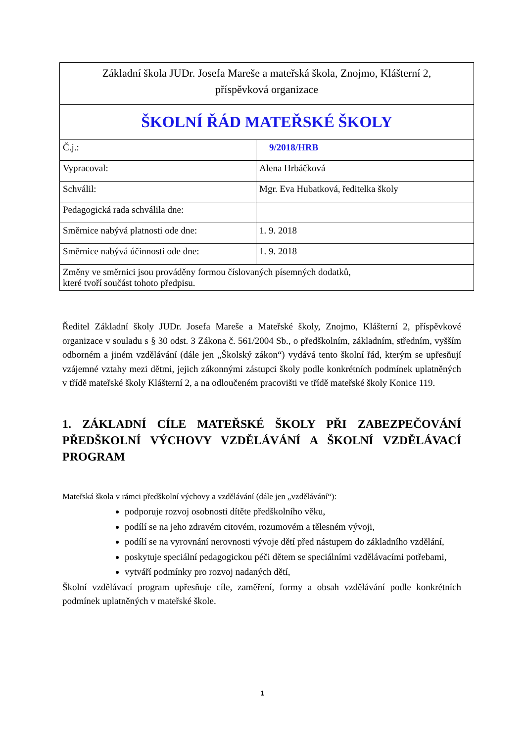| Základní škola JUDr. Josefa Mareše a mateřská škola, Znojmo, Klášterní 2, příspěvková organizace | |
| ŠKOLNÍ ŘÁD MATEŘSKÉ ŠKOLY | |
| Č.j.: | 9/2018/HRB |
| Vypracoval: | Alena Hrbáčková |
| Schválil: | Mgr. Eva Hubatková, ředitelka školy |
| Pedagogická rada schválila dne: | |
| Směrnice nabývá platnosti ode dne: | 1. 9. 2018 |
| Směrnice nabývá účinnosti ode dne: | 1. 9. 2018 |
| Změny ve směrnici jsou prováděny formou číslovaných písemných dodatků, které tvoří součást tohoto předpisu. | |
Ředitel Základní školy JUDr. Josefa Mareše a Mateřské školy, Znojmo, Klášterní 2, příspěvkové organizace v souladu s § 30 odst. 3 Zákona č. 561/2004 Sb., o předškolním, základním, středním, vyšším odborném a jiném vzdělávání (dále jen „Školský zákon“) vydává tento školní řád, kterým se upřesňují vzájemné vztahy mezi dětmi, jejich zákonnými zástupci školy podle konkrétních podmínek uplatněných v třídě mateřské školy Klášterní 2, a na odloučeném pracovišti ve třídě mateřské školy Konice 119.
1. ZÁKLADNÍ CÍLE MATEŘSKÉ ŠKOLY PŘI ZABEZPEČOVÁNÍ PŘEDŠKOLNÍ VÝCHOVY VZDĚLÁVÁNÍ A ŠKOLNÍ VZDĚLÁVACÍ PROGRAM
Mateřská škola v rámci předškolní výchovy a vzdělávání (dále jen „vzdělávání“):
podporuje rozvoj osobnosti dítěte předškolního věku,
podílí se na jeho zdravém citovém, rozumovém a tělesném vývoji,
podílí se na vyrovnání nerovnosti vývoje dětí před nástupem do základního vzdělání,
poskytuje speciální pedagogickou péči dětem se speciálními vzdělávacími potřebami,
vytváří podmínky pro rozvoj nadaných dětí,
Školní vzdělávací program upřesňuje cíle, zaměření, formy a obsah vzdělávání podle konkrétních podmínek uplatněných v mateřské škole.
1